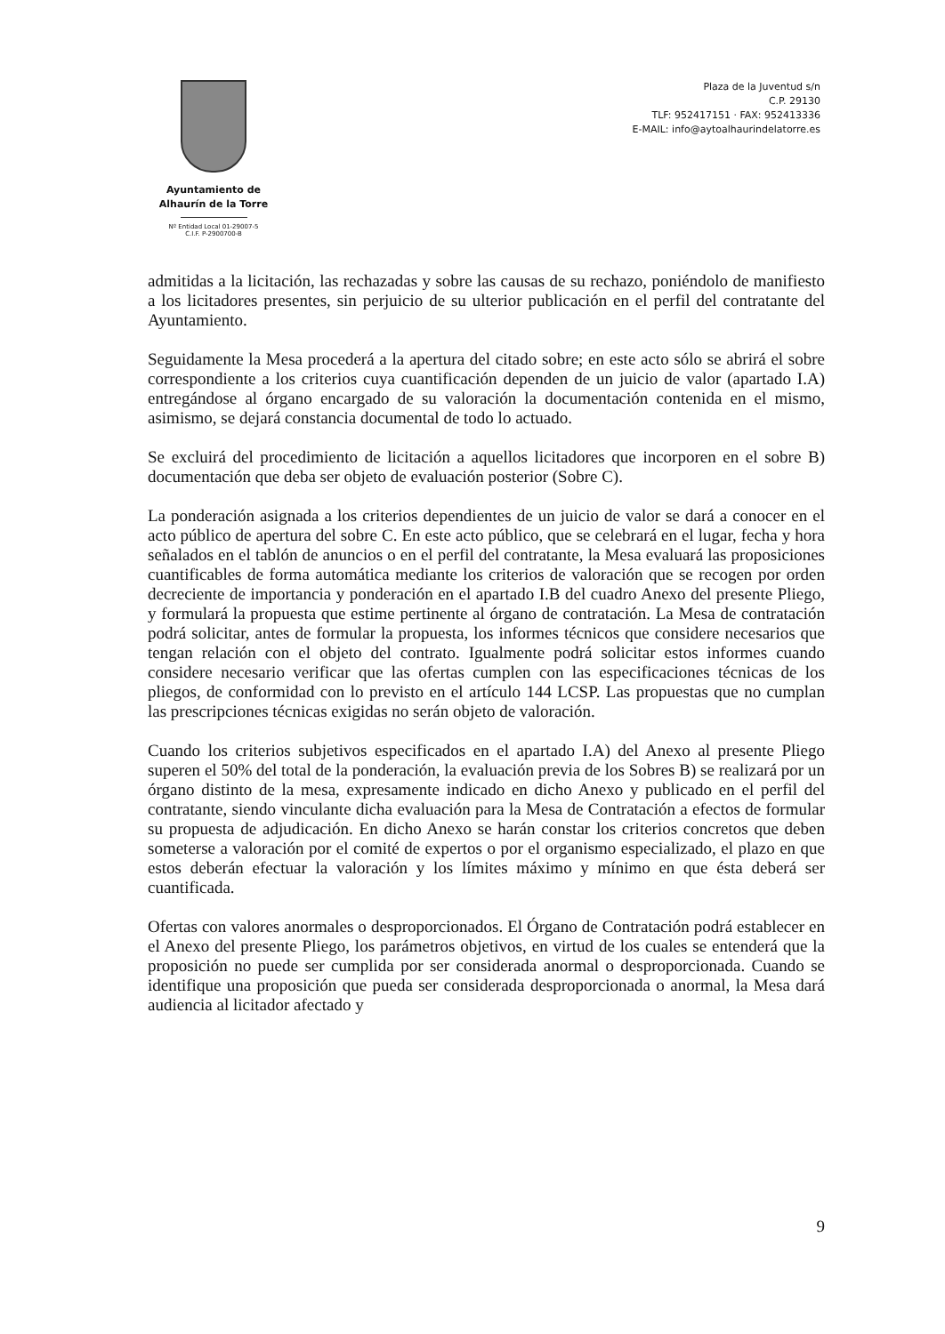Ayuntamiento de
Alhaurín de la Torre
Nº Entidad Local 01-29007-5
C.I.F. P-2900700-B
Plaza de la Juventud s/n
C.P. 29130
TLF: 952417151 · FAX: 952413336
E-MAIL: info@aytoalhaurindelatorre.es
admitidas a la licitación, las rechazadas y sobre las causas de su rechazo, poniéndolo de manifiesto a los licitadores presentes, sin perjuicio de su ulterior publicación en el perfil del contratante del Ayuntamiento.
Seguidamente la Mesa procederá a la apertura del citado sobre; en este acto sólo se abrirá el sobre correspondiente a los criterios cuya cuantificación dependen de un juicio de valor (apartado I.A) entregándose al órgano encargado de su valoración la documentación contenida en el mismo, asimismo, se dejará constancia documental de todo lo actuado.
Se excluirá del procedimiento de licitación a aquellos licitadores que incorporen en el sobre B) documentación que deba ser objeto de evaluación posterior (Sobre C).
La ponderación asignada a los criterios dependientes de un juicio de valor se dará a conocer en el acto público de apertura del sobre C. En este acto público, que se celebrará en el lugar, fecha y hora señalados en el tablón de anuncios o en el perfil del contratante, la Mesa evaluará las proposiciones cuantificables de forma automática mediante los criterios de valoración que se recogen por orden decreciente de importancia y ponderación en el apartado I.B del cuadro Anexo del presente Pliego, y formulará la propuesta que estime pertinente al órgano de contratación. La Mesa de contratación podrá solicitar, antes de formular la propuesta, los informes técnicos que considere necesarios que tengan relación con el objeto del contrato. Igualmente podrá solicitar estos informes cuando considere necesario verificar que las ofertas cumplen con las especificaciones técnicas de los pliegos, de conformidad con lo previsto en el artículo 144 LCSP. Las propuestas que no cumplan las prescripciones técnicas exigidas no serán objeto de valoración.
Cuando los criterios subjetivos especificados en el apartado I.A) del Anexo al presente Pliego superen el 50% del total de la ponderación, la evaluación previa de los Sobres B) se realizará por un órgano distinto de la mesa, expresamente indicado en dicho Anexo y publicado en el perfil del contratante, siendo vinculante dicha evaluación para la Mesa de Contratación a efectos de formular su propuesta de adjudicación. En dicho Anexo se harán constar los criterios concretos que deben someterse a valoración por el comité de expertos o por el organismo especializado, el plazo en que estos deberán efectuar la valoración y los límites máximo y mínimo en que ésta deberá ser cuantificada.
Ofertas con valores anormales o desproporcionados. El Órgano de Contratación podrá establecer en el Anexo del presente Pliego, los parámetros objetivos, en virtud de los cuales se entenderá que la proposición no puede ser cumplida por ser considerada anormal o desproporcionada. Cuando se identifique una proposición que pueda ser considerada desproporcionada o anormal, la Mesa dará audiencia al licitador afectado y
9